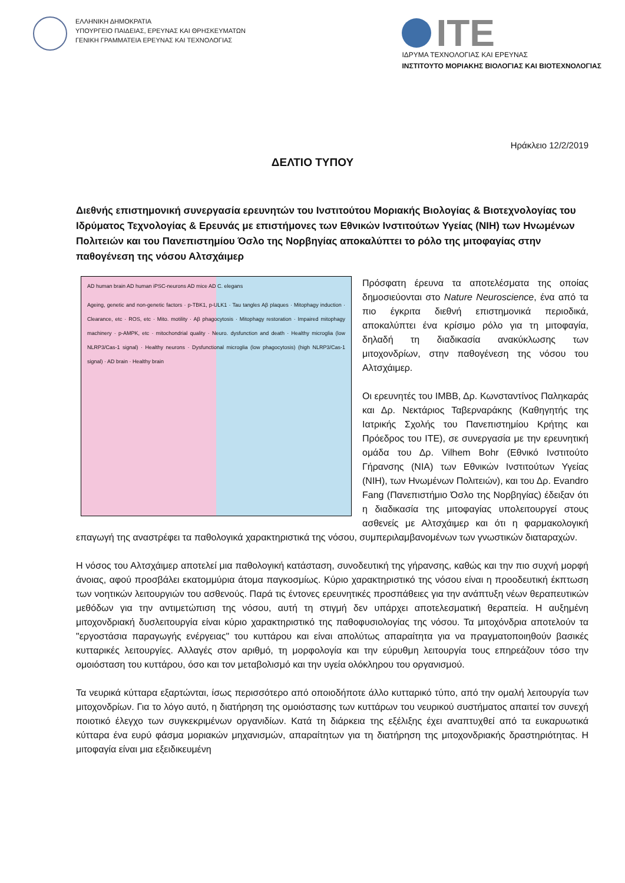ΕΛΛΗΝΙΚΗ ΔΗΜΟΚΡΑΤΙΑ
ΥΠΟΥΡΓΕΙΟ ΠΑΙΔΕΙΑΣ, ΕΡΕΥΝΑΣ ΚΑΙ ΘΡΗΣΚΕΥΜΑΤΩΝ
ΓΕΝΙΚΗ ΓΡΑΜΜΑΤΕΙΑ ΕΡΕΥΝΑΣ ΚΑΙ ΤΕΧΝΟΛΟΓΙΑΣ
ITE
ΙΔΡΥΜΑ ΤΕΧΝΟΛΟΓΙΑΣ ΚΑΙ ΕΡΕΥΝΑΣ
ΙΝΣΤΙΤΟΥΤΟ ΜΟΡΙΑΚΗΣ ΒΙΟΛΟΓΙΑΣ ΚΑΙ ΒΙΟΤΕΧΝΟΛΟΓΙΑΣ
Ηράκλειο 12/2/2019
ΔΕΛΤΙΟ ΤΥΠΟΥ
Διεθνής επιστημονική συνεργασία ερευνητών του Ινστιτούτου Μοριακής Βιολογίας & Βιοτεχνολογίας του Ιδρύματος Τεχνολογίας & Ερευνάς με επιστήμονες των Εθνικών Ινστιτούτων Υγείας (NIH) των Ηνωμένων Πολιτειών και του Πανεπιστημίου Όσλο της Νορβηγίας αποκαλύπτει το ρόλο της μιτοφαγίας στην παθογένεση της νόσου Αλτσχάιμερ
AD human brain AD human iPSC-neurons AD mice AD C. elegans
Ageing, genetic and non-genetic factors · p-TBK1, p-ULK1 · Tau tangles Aβ plaques · Mitophagy induction · Clearance, etc · ROS, etc · Mito. motility · Aβ phagocytosis · Mitophagy restoration · Impaired mitophagy machinery · p-AMPK, etc · mitochondrial quality · Neuro. dysfunction and death · Healthy microglia (low NLRP3/Cas-1 signal) · Healthy neurons · Dysfunctional microglia (low phagocytosis) (high NLRP3/Cas-1 signal) · AD brain · Healthy brain
Πρόσφατη έρευνα τα αποτελέσματα της οποίας δημοσιεύονται στο Nature Neuroscience, ένα από τα πιο έγκριτα διεθνή επιστημονικά περιοδικά, αποκαλύπτει ένα κρίσιμο ρόλο για τη μιτοφαγία, δηλαδή τη διαδικασία ανακύκλωσης των μιτοχονδρίων, στην παθογένεση της νόσου του Αλτσχάιμερ.
Οι ερευνητές του ΙΜΒΒ, Δρ. Κωνσταντίνος Παληκαράς και Δρ. Νεκτάριος Ταβερναράκης (Καθηγητής της Ιατρικής Σχολής του Πανεπιστημίου Κρήτης και Πρόεδρος του ΙΤΕ), σε συνεργασία με την ερευνητική ομάδα του Δρ. Vilhem Bohr (Εθνικό Ινστιτούτο Γήρανσης (NIA) των Εθνικών Ινστιτούτων Υγείας (NIH), των Ηνωμένων Πολιτειών), και του Δρ. Evandro Fang (Πανεπιστήμιο Όσλο της Νορβηγίας) έδειξαν ότι η διαδικασία της μιτοφαγίας υπολειτουργεί στους ασθενείς με Αλτσχάιμερ και ότι η φαρμακολογική επαγωγή της αναστρέφει τα παθολογικά χαρακτηριστικά της νόσου, συμπεριλαμβανομένων των γνωστικών διαταραχών.
Η νόσος του Αλτσχάιμερ αποτελεί μια παθολογική κατάσταση, συνοδευτική της γήρανσης, καθώς και την πιο συχνή μορφή άνοιας, αφού προσβάλει εκατομμύρια άτομα παγκοσμίως. Κύριο χαρακτηριστικό της νόσου είναι η προοδευτική έκπτωση των νοητικών λειτουργιών του ασθενούς. Παρά τις έντονες ερευνητικές προσπάθειες για την ανάπτυξη νέων θεραπευτικών μεθόδων για την αντιμετώπιση της νόσου, αυτή τη στιγμή δεν υπάρχει αποτελεσματική θεραπεία. Η αυξημένη μιτοχονδριακή δυσλειτουργία είναι κύριο χαρακτηριστικό της παθοφυσιολογίας της νόσου. Τα μιτοχόνδρια αποτελούν τα "εργοστάσια παραγωγής ενέργειας" του κυττάρου και είναι απολύτως απαραίτητα για να πραγματοποιηθούν βασικές κυτταρικές λειτουργίες. Αλλαγές στον αριθμό, τη μορφολογία και την εύρυθμη λειτουργία τους επηρεάζουν τόσο την ομοιόσταση του κυττάρου, όσο και τον μεταβολισμό και την υγεία ολόκληρου του οργανισμού.
Τα νευρικά κύτταρα εξαρτώνται, ίσως περισσότερο από οποιοδήποτε άλλο κυτταρικό τύπο, από την ομαλή λειτουργία των μιτοχονδρίων. Για το λόγο αυτό, η διατήρηση της ομοιόστασης των κυττάρων του νευρικού συστήματος απαιτεί τον συνεχή ποιοτικό έλεγχο των συγκεκριμένων οργανιδίων. Κατά τη διάρκεια της εξέλιξης έχει αναπτυχθεί από τα ευκαρυωτικά κύτταρα ένα ευρύ φάσμα μοριακών μηχανισμών, απαραίτητων για τη διατήρηση της μιτοχονδριακής δραστηριότητας. Η μιτοφαγία είναι μια εξειδικευμένη